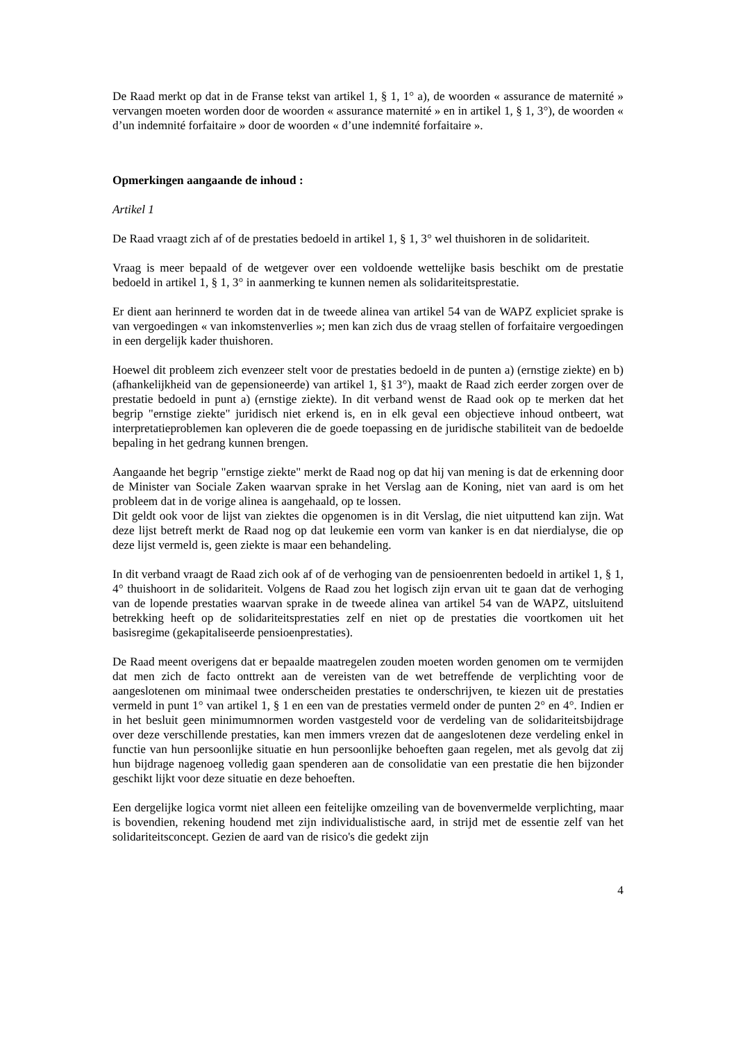De Raad merkt op dat in de Franse tekst van artikel 1, § 1, 1° a), de woorden « assurance de maternité » vervangen moeten worden door de woorden « assurance maternité » en in artikel 1, § 1, 3°), de woorden « d’un indemnité forfaitaire » door de woorden « d’une indemnité forfaitaire ».
Opmerkingen aangaande de inhoud :
Artikel 1
De Raad vraagt zich af of de prestaties bedoeld in artikel 1, § 1, 3° wel thuishoren in de solidariteit.
Vraag is meer bepaald of de wetgever over een voldoende wettelijke basis beschikt om de prestatie bedoeld in artikel 1, § 1, 3° in aanmerking te kunnen nemen als solidariteitsprestatie.
Er dient aan herinnerd te worden dat in de tweede alinea van artikel 54 van de WAPZ expliciet sprake is van vergoedingen « van inkomstenverlies »; men kan zich dus de vraag stellen of forfaitaire vergoedingen in een dergelijk kader thuishoren.
Hoewel dit probleem zich evenzeer stelt voor de prestaties bedoeld in de punten a) (ernstige ziekte) en b) (afhankelijkheid van de gepensioneerde) van artikel 1, §1 3°), maakt de Raad zich eerder zorgen over de prestatie bedoeld in punt a) (ernstige ziekte). In dit verband wenst de Raad ook op te merken dat het begrip "ernstige ziekte" juridisch niet erkend is, en in elk geval een objectieve inhoud ontbeert, wat interpretatieproblemen kan opleveren die de goede toepassing en de juridische stabiliteit van de bedoelde bepaling in het gedrang kunnen brengen.
Aangaande het begrip "ernstige ziekte" merkt de Raad nog op dat hij van mening is dat de erkenning door de Minister van Sociale Zaken waarvan sprake in het Verslag aan de Koning, niet van aard is om het probleem dat in de vorige alinea is aangehaald, op te lossen.
Dit geldt ook voor de lijst van ziektes die opgenomen is in dit Verslag, die niet uitputtend kan zijn. Wat deze lijst betreft merkt de Raad nog op dat leukemie een vorm van kanker is en dat nierdialyse, die op deze lijst vermeld is, geen ziekte is maar een behandeling.
In dit verband vraagt de Raad zich ook af of de verhoging van de pensioenrenten bedoeld in artikel 1, § 1, 4° thuishoort in de solidariteit. Volgens de Raad zou het logisch zijn ervan uit te gaan dat de verhoging van de lopende prestaties waarvan sprake in de tweede alinea van artikel 54 van de WAPZ, uitsluitend betrekking heeft op de solidariteitsprestaties zelf en niet op de prestaties die voortkomen uit het basisregime (gekapitaliseerde pensioenprestaties).
De Raad meent overigens dat er bepaalde maatregelen zouden moeten worden genomen om te vermijden dat men zich de facto onttrekt aan de vereisten van de wet betreffende de verplichting voor de aangeslotenen om minimaal twee onderscheiden prestaties te onderschrijven, te kiezen uit de prestaties vermeld in punt 1° van artikel 1, § 1 en een van de prestaties vermeld onder de punten 2° en 4°. Indien er in het besluit geen minimumnormen worden vastgesteld voor de verdeling van de solidariteitsbijdrage over deze verschillende prestaties, kan men immers vrezen dat de aangeslotenen deze verdeling enkel in functie van hun persoonlijke situatie en hun persoonlijke behoeften gaan regelen, met als gevolg dat zij hun bijdrage nagenoeg volledig gaan spenderen aan de consolidatie van een prestatie die hen bijzonder geschikt lijkt voor deze situatie en deze behoeften.
Een dergelijke logica vormt niet alleen een feitelijke omzeiling van de bovenvermelde verplichting, maar is bovendien, rekening houdend met zijn individualistische aard, in strijd met de essentie zelf van het solidariteitsconcept. Gezien de aard van de risico's die gedekt zijn
4